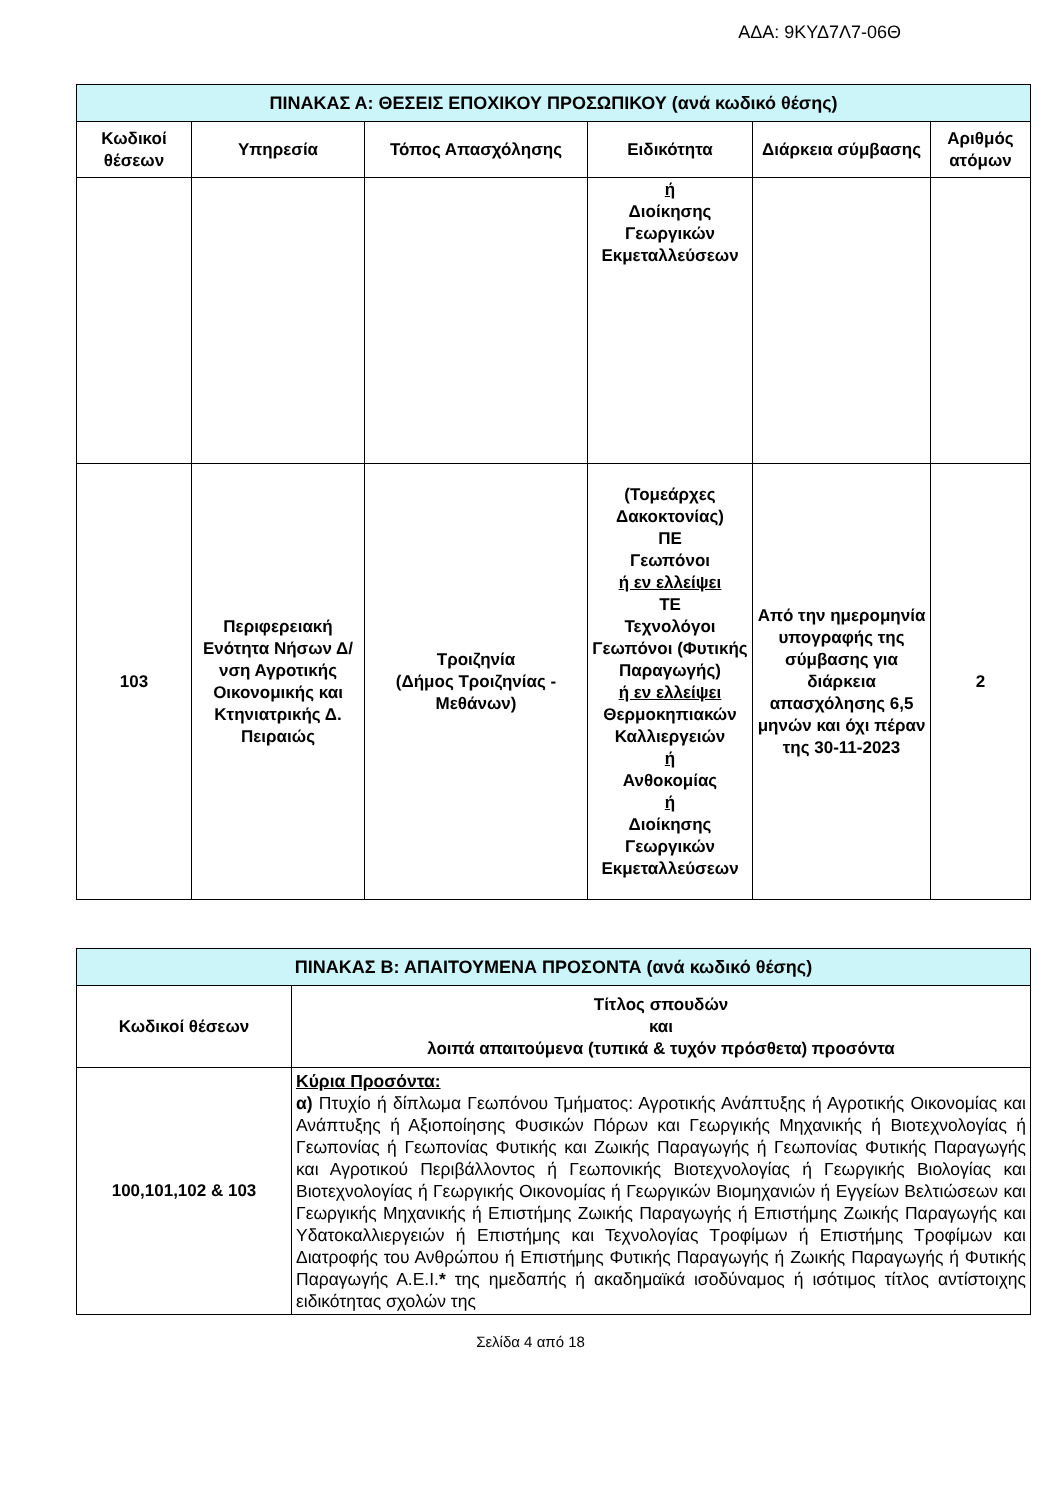ΑΔΑ: 9ΚΥΔ7Λ7-06Θ
| ΠΙΝΑΚΑΣ Α: ΘΕΣΕΙΣ ΕΠΟΧΙΚΟΥ ΠΡΟΣΩΠΙΚΟΥ (ανά κωδικό θέσης) | | | | | |
| Κωδικοί θέσεων | Υπηρεσία | Τόπος Απασχόλησης | Ειδικότητα | Διάρκεια σύμβασης | Αριθμός ατόμων |
| | | | ή Διοίκησης Γεωργικών Εκμεταλλεύσεων | | |
| 103 | Περιφερειακή Ενότητα Νήσων Δ/νση Αγροτικής Οικονομικής και Κτηνιατρικής Δ. Πειραιώς | Τροιζηνία (Δήμος Τροιζηνίας - Μεθάνων) | (Τομεάρχες Δακοκτονίας) ΠΕ Γεωπόνοι ή εν ελλείψει ΤΕ Τεχνολόγοι Γεωπόνοι (Φυτικής Παραγωγής) ή εν ελλείψει Θερμοκηπιακών Καλλιεργειών ή Ανθοκομίας ή Διοίκησης Γεωργικών Εκμεταλλεύσεων | Από την ημερομηνία υπογραφής της σύμβασης για διάρκεια απασχόλησης 6,5 μηνών και όχι πέραν της 30-11-2023 | 2 |
| ΠΙΝΑΚΑΣ Β: ΑΠΑΙΤΟΥΜΕΝΑ ΠΡΟΣΟΝΤΑ (ανά κωδικό θέσης) | |
| Κωδικοί θέσεων | Τίτλος σπουδών και λοιπά απαιτούμενα (τυπικά & τυχόν πρόσθετα) προσόντα |
| 100,101,102 & 103 | Κύρια Προσόντα: α) Πτυχίο ή δίπλωμα Γεωπόνου Τμήματος: Αγροτικής Ανάπτυξης ή Αγροτικής Οικονομίας και Ανάπτυξης ή Αξιοποίησης Φυσικών Πόρων και Γεωργικής Μηχανικής ή Βιοτεχνολογίας ή Γεωπονίας ή Γεωπονίας Φυτικής και Ζωικής Παραγωγής ή Γεωπονίας Φυτικής Παραγωγής και Αγροτικού Περιβάλλοντος ή Γεωπονικής Βιοτεχνολογίας ή Γεωργικής Βιολογίας και Βιοτεχνολογίας ή Γεωργικής Οικονομίας ή Γεωργικών Βιομηχανιών ή Εγγείων Βελτιώσεων και Γεωργικής Μηχανικής ή Επιστήμης Ζωικής Παραγωγής ή Επιστήμης Ζωικής Παραγωγής και Υδατοκαλλιεργειών ή Επιστήμης και Τεχνολογίας Τροφίμων ή Επιστήμης Τροφίμων και Διατροφής του Ανθρώπου ή Επιστήμης Φυτικής Παραγωγής ή Ζωικής Παραγωγής ή Φυτικής Παραγωγής Α.Ε.Ι. * της ημεδαπής ή ακαδημαϊκά ισοδύναμος ή ισότιμος τίτλος αντίστοιχης ειδικότητας σχολών της |
Σελίδα 4 από 18